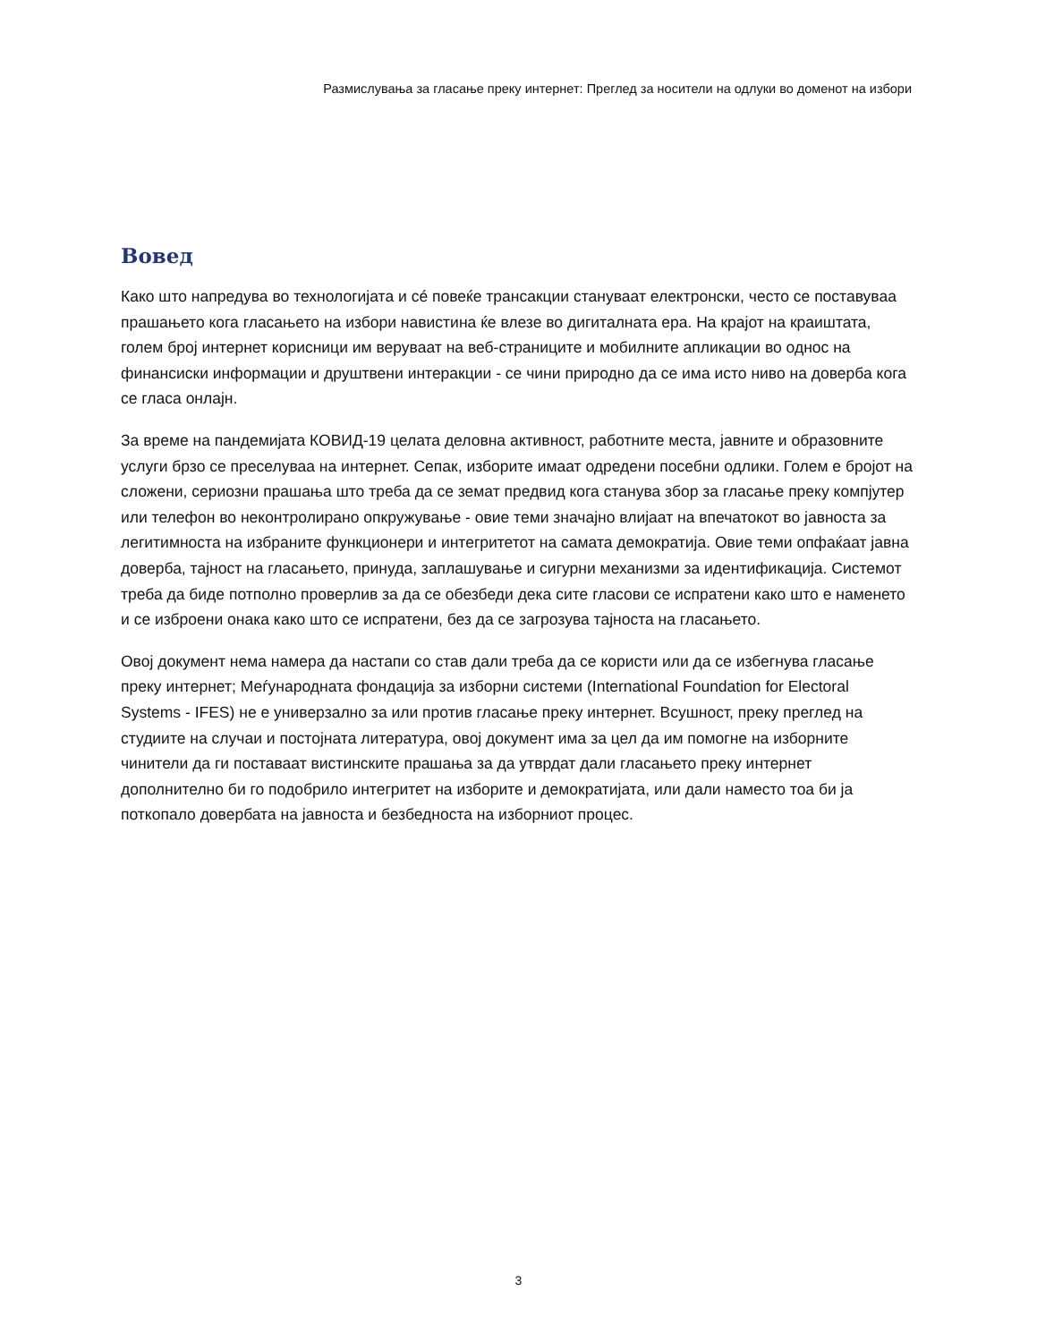Размислувања за гласање преку интернет: Преглед за носители на одлуки во доменот на избори
Вовед
Како што напредува во технологијата и сé повеќе трансакции стануваат електронски, често се поставуваа прашањето кога гласањето на избори навистина ќе влезе во дигиталната ера. На крајот на краиштата, голем број интернет корисници им веруваат на веб-страниците и мобилните апликации во однос на финансиски информации и друштвени интеракции - се чини природно да се има исто ниво на доверба кога се гласа онлајн.
За време на пандемијата КОВИД-19 целата деловна активност, работните места, јавните и образовните услуги брзо се преселуваа на интернет. Сепак, изборите имаат одредени посебни одлики. Голем е бројот на сложени, сериозни прашања што треба да се земат предвид кога станува збор за гласање преку компјутер или телефон во неконтролирано опкружување - овие теми значајно влијаат на впечатокот во јавноста за легитимноста на избраните функционери и интегритетот на самата демократија. Овие теми опфаќаат јавна доверба, тајност на гласањето, принуда, заплашување и сигурни механизми за идентификација. Системот треба да биде потполно проверлив за да се обезбеди дека сите гласови се испратени како што е наменето и се изброени онака како што се испратени, без да се загрозува тајноста на гласањето.
Овој документ нема намера да настапи со став дали треба да се користи или да се избегнува гласање преку интернет; Меѓународната фондација за изборни системи (International Foundation for Electoral Systems - IFES) не е универзално за или против гласање преку интернет. Всушност, преку преглед на студиите на случаи и постојната литература, овој документ има за цел да им помогне на изборните чинители да ги поставаат вистинските прашања за да утврдат дали гласањето преку интернет дополнително би го подобрило интегритет на изборите и демократијата, или дали наместо тоа би ја поткопало довербата на јавноста и безбедноста на изборниот процес.
3